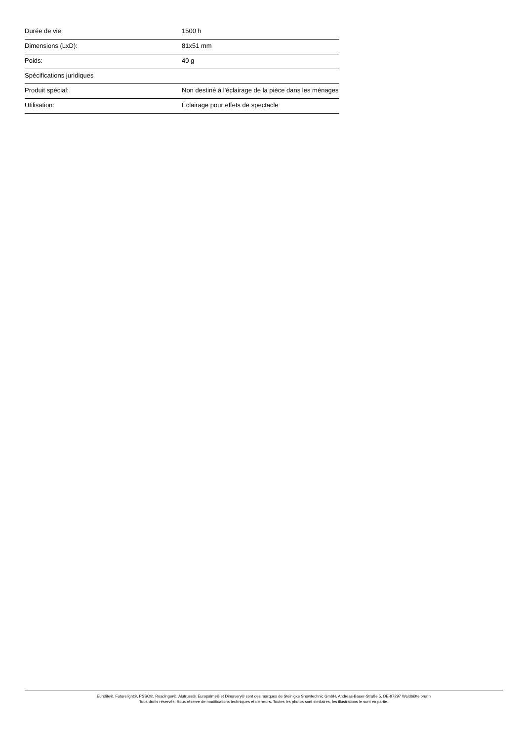| Durée de vie: | 1500 h |
| Dimensions (LxD): | 81x51 mm |
| Poids: | 40 g |
| Spécifications juridiques | |
| Produit spécial: | Non destiné à l'éclairage de la pièce dans les ménages |
| Utilisation: | Éclairage pour effets de spectacle |
Eurolite®, Futurelight®, PSSO®, Roadinger®, Alutruss®, Europalms® et Dimavery® sont des marques de Steinigke Showtechnic GmbH, Andreas-Bauer-Straße 5, DE-97297 Waldbüttelbrunn
Tous droits réservés. Sous réserve de modifications techniques et d'erreurs. Toutes les photos sont similaires, les illustrations le sont en partie.